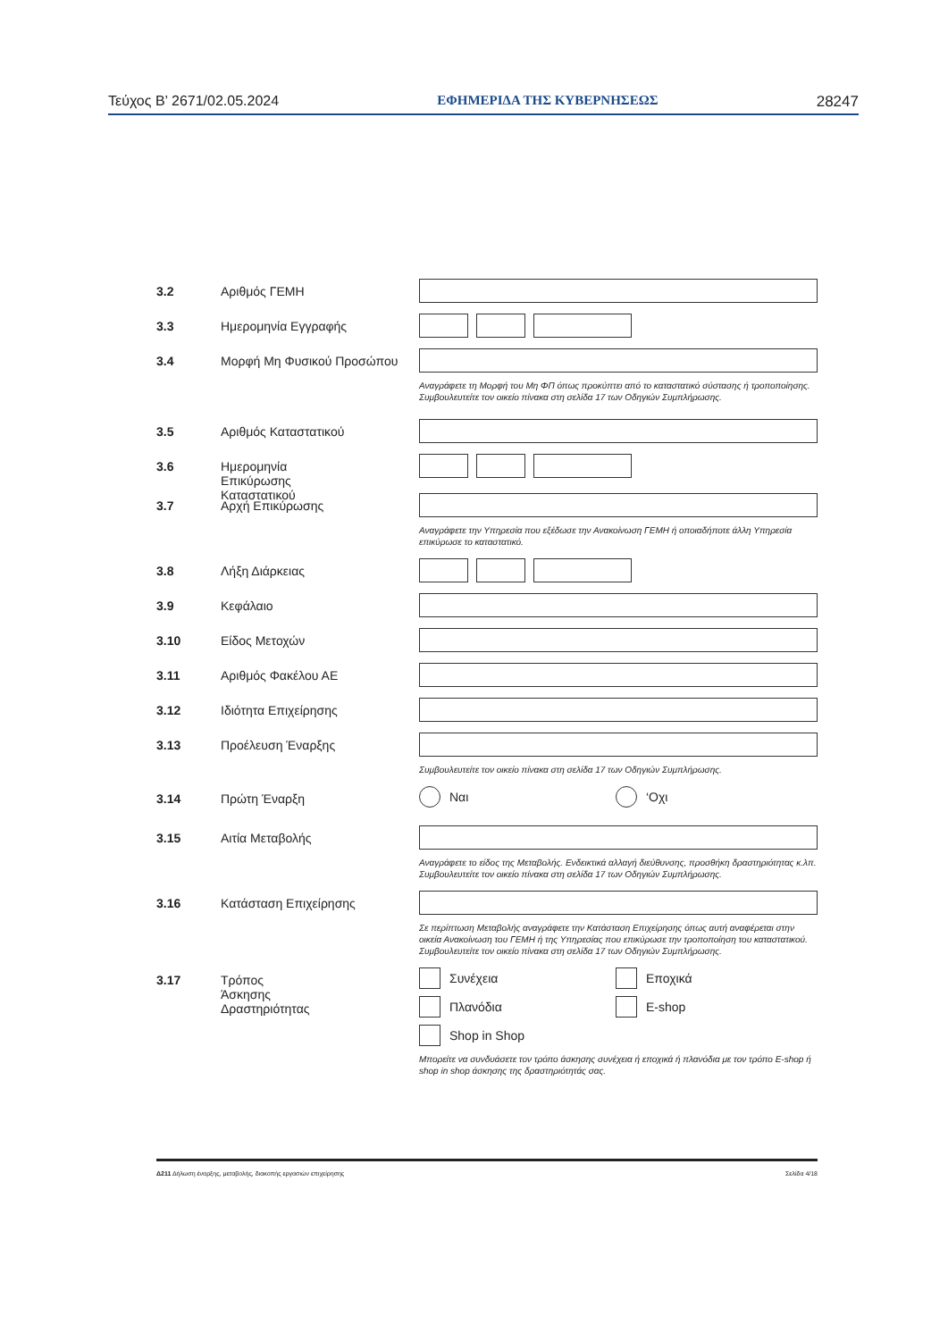Τεύχος B’ 2671/02.05.2024 ΕΦΗΜΕΡΙΔΑ ΤΗΣ ΚΥΒΕΡΝΗΣΕΩΣ 28247
3.2 Αριθμός ΓΕΜΗ
3.3 Ημερομηνία Εγγραφής
3.4 Μορφή Μη Φυσικού Προσώπου
Αναγράφετε τη Μορφή του Μη ΦΠ όπως προκύπτει από το καταστατικό σύστασης ή τροποποίησης. Συμβουλευτείτε τον οικείο πίνακα στη σελίδα 17 των Οδηγιών Συμπλήρωσης.
3.5 Αριθμός Καταστατικού
3.6 Ημερομηνία
Επικύρωσης
Καταστατικού
3.7 Αρχή Επικύρωσης
Αναγράφετε την Υπηρεσία που εξέδωσε την Ανακοίνωση ΓΕΜΗ ή οποιαδήποτε άλλη Υπηρεσία επικύρωσε το καταστατικό.
3.8 Λήξη Διάρκειας
3.9 Κεφάλαιο
3.10 Είδος Μετοχών
3.11 Αριθμός Φακέλου ΑΕ
3.12 Ιδιότητα Επιχείρησης
3.13 Προέλευση Έναρξης
Συμβουλευτείτε τον οικείο πίνακα στη σελίδα 17 των Οδηγιών Συμπλήρωσης.
3.14 Πρώτη Έναρξη
Ναι ‘Οχι
3.15 Αιτία Μεταβολής
Αναγράφετε το είδος της Μεταβολής. Ενδεικτικά αλλαγή διεύθυνσης, προσθήκη δραστηριότητας κ.λπ. Συμβουλευτείτε τον οικείο πίνακα στη σελίδα 17 των Οδηγιών Συμπλήρωσης.
3.16 Κατάσταση Επιχείρησης
Σε περίπτωση Μεταβολής αναγράφετε την Κατάσταση Επιχείρησης όπως αυτή αναφέρεται στην οικεία Ανακοίνωση του ΓΕΜΗ ή της Υπηρεσίας που επικύρωσε την τροποποίηση του καταστατικού. Συμβουλευτείτε τον οικείο πίνακα στη σελίδα 17 των Οδηγιών Συμπλήρωσης.
3.17 Τρόπος
Άσκησης
Δραστηριότητας
Συνέχεια Εποχικά Πλανόδια E-shop Shop in Shop
Μπορείτε να συνδυάσετε τον τρόπο άσκησης συνέχεια ή εποχικά ή πλανόδια με τον τρόπο E-shop ή shop in shop άσκησης της δραστηριότητάς σας.
Δ211 Δήλωση έναρξης, μεταβολής, διακοπής εργασιών επιχείρησης Σελίδα 4/18